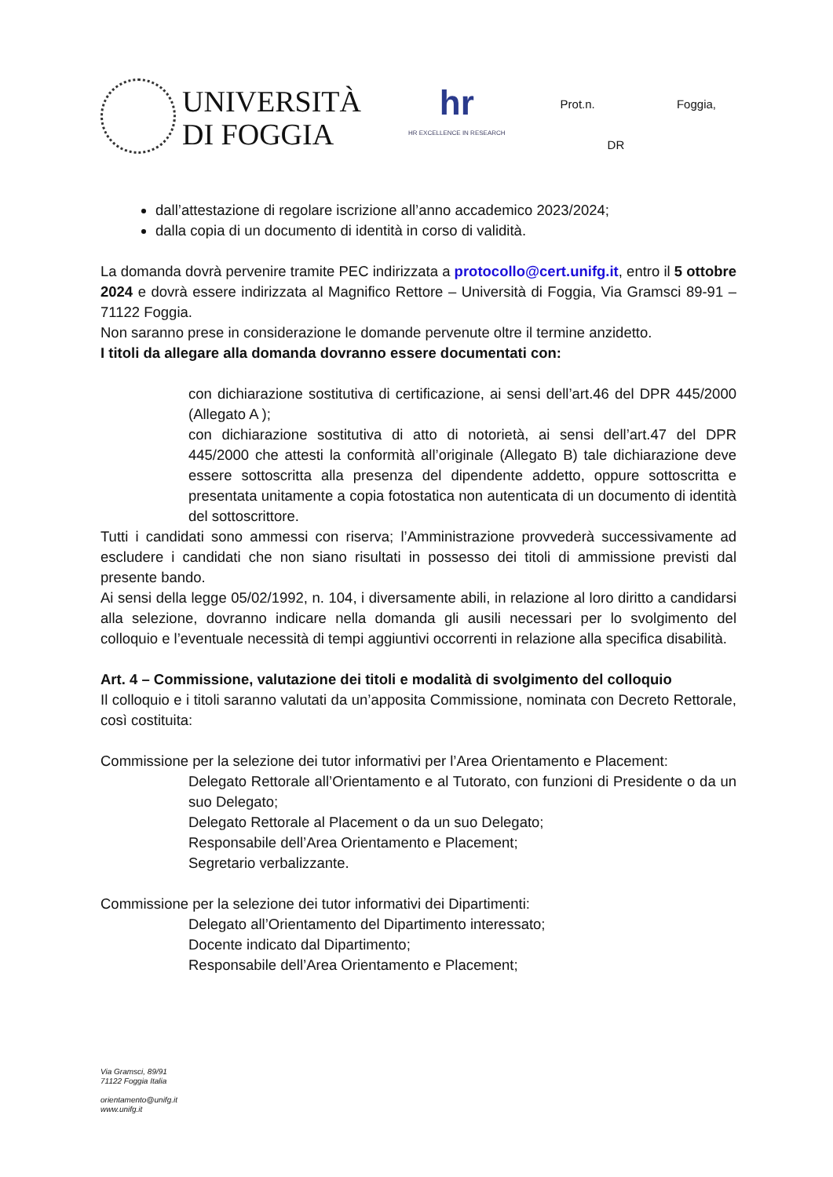UNIVERSITÀ
DI FOGGIA
hr
HR EXCELLENCE IN RESEARCH
Prot.n. Foggia,
DR
dall’attestazione di regolare iscrizione all’anno accademico 2023/2024;
dalla copia di un documento di identità in corso di validità.
La domanda dovrà pervenire tramite PEC indirizzata a protocollo@cert.unifg.it, entro il 5 ottobre 2024 e dovrà essere indirizzata al Magnifico Rettore – Università di Foggia, Via Gramsci 89-91 – 71122 Foggia.
Non saranno prese in considerazione le domande pervenute oltre il termine anzidetto.
I titoli da allegare alla domanda dovranno essere documentati con:
con dichiarazione sostitutiva di certificazione, ai sensi dell’art.46 del DPR 445/2000 (Allegato A );
con dichiarazione sostitutiva di atto di notorietà, ai sensi dell’art.47 del DPR 445/2000 che attesti la conformità all’originale (Allegato B) tale dichiarazione deve essere sottoscritta alla presenza del dipendente addetto, oppure sottoscritta e presentata unitamente a copia fotostatica non autenticata di un documento di identità del sottoscrittore.
Tutti i candidati sono ammessi con riserva; l’Amministrazione provvederà successivamente ad escludere i candidati che non siano risultati in possesso dei titoli di ammissione previsti dal presente bando.
Ai sensi della legge 05/02/1992, n. 104, i diversamente abili, in relazione al loro diritto a candidarsi alla selezione, dovranno indicare nella domanda gli ausili necessari per lo svolgimento del colloquio e l’eventuale necessità di tempi aggiuntivi occorrenti in relazione alla specifica disabilità.
Art. 4 – Commissione, valutazione dei titoli e modalità di svolgimento del colloquio
Il colloquio e i titoli saranno valutati da un’apposita Commissione, nominata con Decreto Rettorale, così costituita:
Commissione per la selezione dei tutor informativi per l’Area Orientamento e Placement:
Delegato Rettorale all’Orientamento e al Tutorato, con funzioni di Presidente o da un suo Delegato;
Delegato Rettorale al Placement o da un suo Delegato;
Responsabile dell’Area Orientamento e Placement;
Segretario verbalizzante.
Commissione per la selezione dei tutor informativi dei Dipartimenti:
Delegato all’Orientamento del Dipartimento interessato;
Docente indicato dal Dipartimento;
Responsabile dell’Area Orientamento e Placement;
Via Gramsci, 89/91
71122 Foggia Italia
orientamento@unifg.it
www.unifg.it